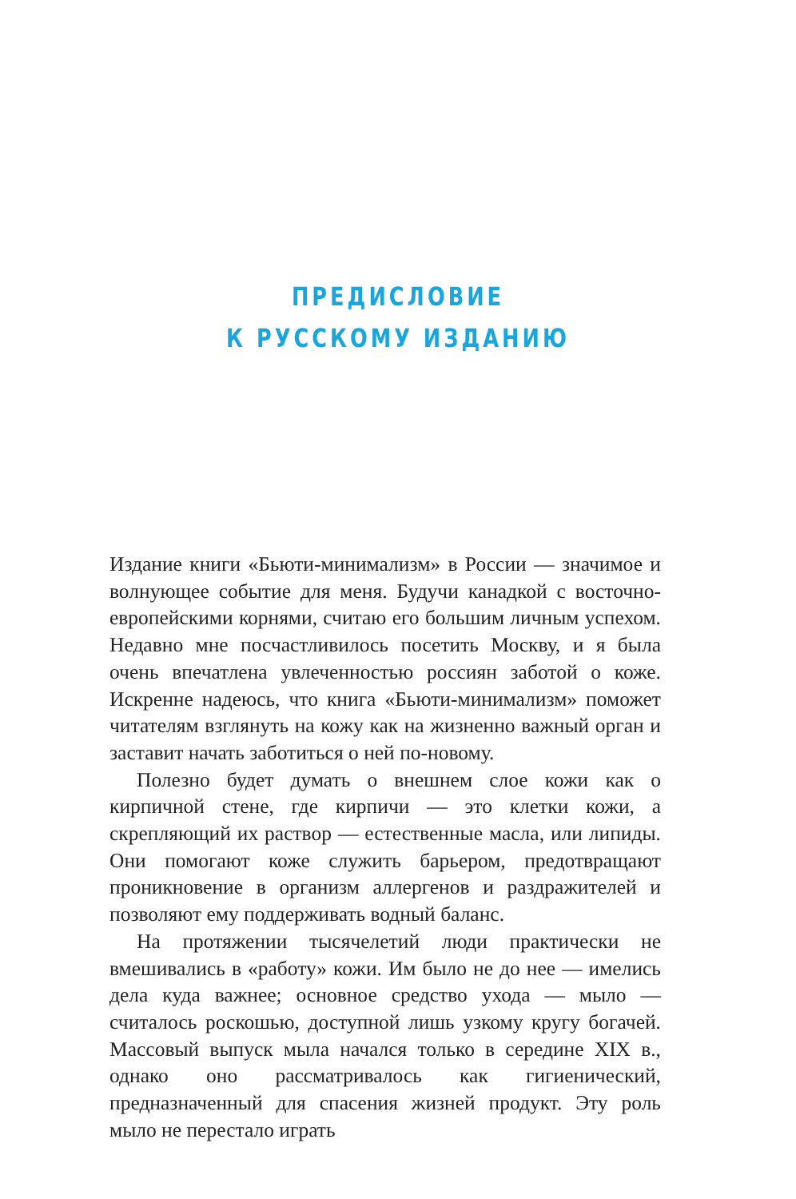ПРЕДИСЛОВИЕ
К РУССКОМУ ИЗДАНИЮ
Издание книги «Бьюти-минимализм» в России — значимое и волнующее событие для меня. Будучи канадкой с восточно-европейскими корнями, считаю его большим личным успехом. Недавно мне посчастливилось посетить Москву, и я была очень впечатлена увлеченностью россиян заботой о коже. Искренне надеюсь, что книга «Бьюти-минимализм» поможет читателям взглянуть на кожу как на жизненно важный орган и заставит начать заботиться о ней по-новому.
Полезно будет думать о внешнем слое кожи как о кирпичной стене, где кирпичи — это клетки кожи, а скрепляющий их раствор — естественные масла, или липиды. Они помогают коже служить барьером, предотвращают проникновение в организм аллергенов и раздражителей и позволяют ему поддерживать водный баланс.
На протяжении тысячелетий люди практически не вмешивались в «работу» кожи. Им было не до нее — имелись дела куда важнее; основное средство ухода — мыло — считалось роскошью, доступной лишь узкому кругу богачей. Массовый выпуск мыла начался только в середине XIX в., однако оно рассматривалось как гигиенический, предназначенный для спасения жизней продукт. Эту роль мыло не перестало играть